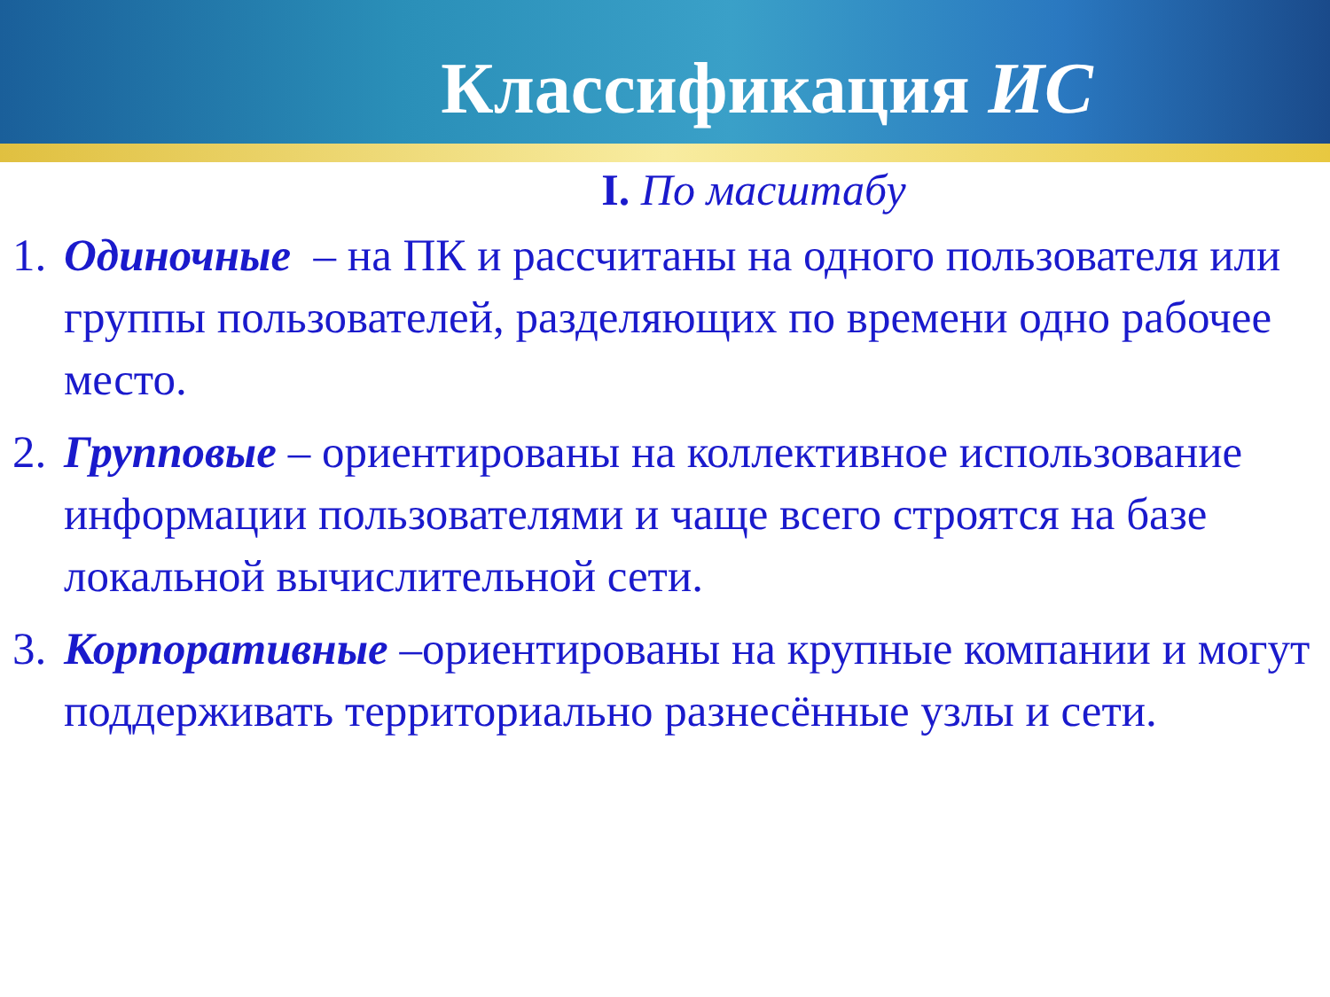Классификация ИС
I. По масштабу
1.
Одиночные – на ПК и рассчитаны на одного пользователя или группы пользователей, разделяющих по времени одно рабочее место.
2.
Групповые – ориентированы на коллективное использование информации пользователями и чаще всего строятся на базе локальной вычислительной сети.
3.
Корпоративные –ориентированы на крупные компании и могут поддерживать территориально разнесённые узлы и сети.